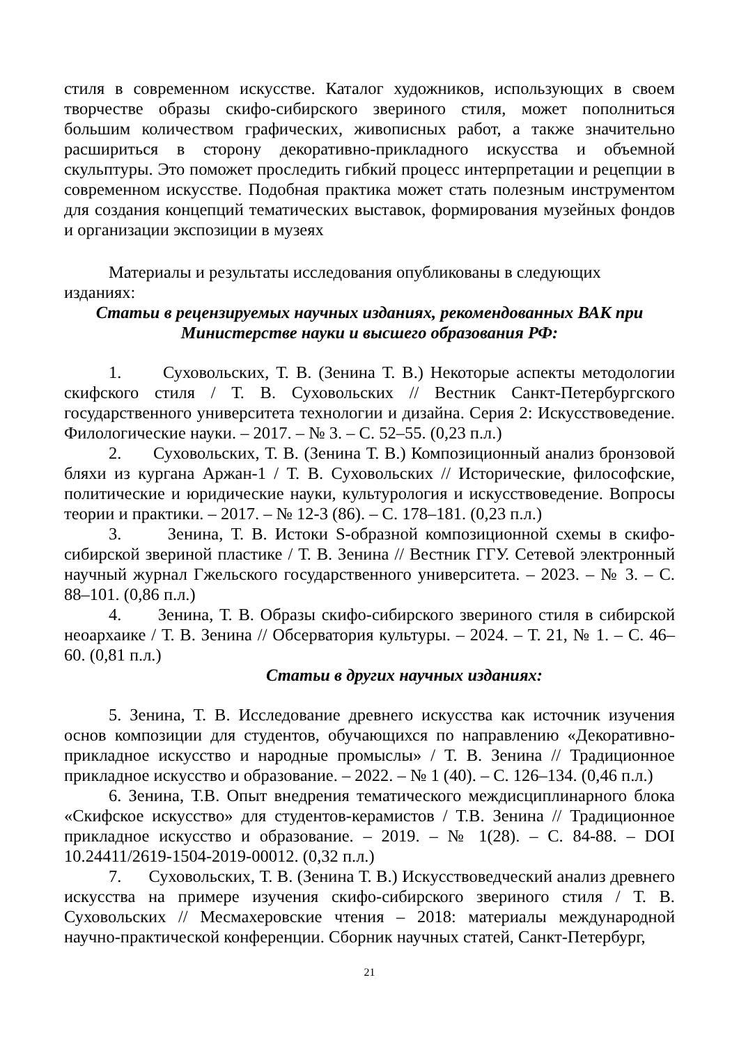стиля в современном искусстве. Каталог художников, использующих в своем творчестве образы скифо-сибирского звериного стиля, может пополниться большим количеством графических, живописных работ, а также значительно расшириться в сторону декоративно-прикладного искусства и объемной скульптуры. Это поможет проследить гибкий процесс интерпретации и рецепции в современном искусстве. Подобная практика может стать полезным инструментом для создания концепций тематических выставок, формирования музейных фондов и организации экспозиции в музеях
Материалы и результаты исследования опубликованы в следующих изданиях:
Статьи в рецензируемых научных изданиях, рекомендованных ВАК при Министерстве науки и высшего образования РФ:
1. Суховольских, Т. В. (Зенина Т. В.) Некоторые аспекты методологии скифского стиля / Т. В. Суховольских // Вестник Санкт-Петербургского государственного университета технологии и дизайна. Серия 2: Искусствоведение. Филологические науки. – 2017. – № 3. – С. 52–55. (0,23 п.л.)
2. Суховольских, Т. В. (Зенина Т. В.) Композиционный анализ бронзовой бляхи из кургана Аржан-1 / Т. В. Суховольских // Исторические, философские, политические и юридические науки, культурология и искусствоведение. Вопросы теории и практики. – 2017. – № 12-3 (86). – С. 178–181. (0,23 п.л.)
3. Зенина, Т. В. Истоки S-образной композиционной схемы в скифо-сибирской звериной пластике / Т. В. Зенина // Вестник ГГУ. Сетевой электронный научный журнал Гжельского государственного университета. – 2023. – № 3. – С. 88–101. (0,86 п.л.)
4. Зенина, Т. В. Образы скифо-сибирского звериного стиля в сибирской неоархаике / Т. В. Зенина // Обсерватория культуры. – 2024. – Т. 21, № 1. – С. 46–60. (0,81 п.л.)
Статьи в других научных изданиях:
5. Зенина, Т. В. Исследование древнего искусства как источник изучения основ композиции для студентов, обучающихся по направлению «Декоративно-прикладное искусство и народные промыслы» / Т. В. Зенина // Традиционное прикладное искусство и образование. – 2022. – № 1 (40). – С. 126–134. (0,46 п.л.)
6. Зенина, Т.В. Опыт внедрения тематического междисциплинарного блока «Скифское искусство» для студентов-керамистов / Т.В. Зенина // Традиционное прикладное искусство и образование. – 2019. – № 1(28). – С. 84-88. – DOI 10.24411/2619-1504-2019-00012. (0,32 п.л.)
7. Суховольских, Т. В. (Зенина Т. В.) Искусствоведческий анализ древнего искусства на примере изучения скифо-сибирского звериного стиля / Т. В. Суховольских // Месмахеровские чтения – 2018: материалы международной научно-практической конференции. Сборник научных статей, Санкт-Петербург,
21